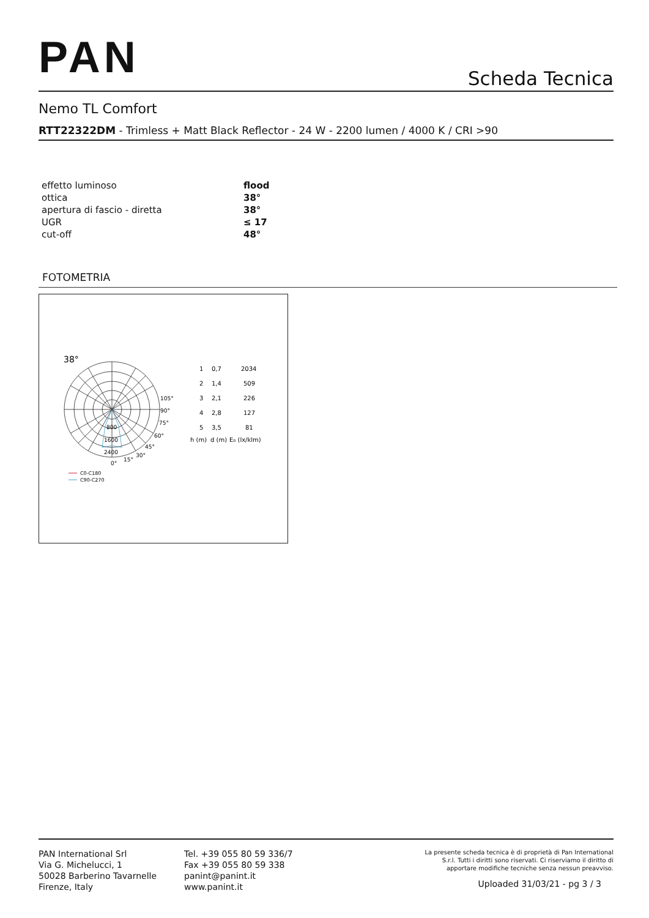PAN Scheda Tecnica
Nemo TL Comfort
RTT22322DM - Trimless + Matt Black Reflector - 24 W - 2200 lumen / 4000 K / CRI >90
| effetto luminoso | flood |
| ottica | 38° |
| apertura di fascio - diretta | 38° |
| UGR | ≤ 17 |
| cut-off | 48° |
FOTOMETRIA
38°
105°
90°
75°
60°
45°
30°
15°
0°
800
1600
2400
C0-C180
C90-C270
1
0,7
2034
2
1,4
509
3
2,1
226
4
2,8
127
5
3,5
81
h (m)
d (m)
E₀ (lx/klm)
PAN International Srl
Via G. Michelucci, 1
50028 Barberino Tavarnelle
Firenze, Italy
Tel. +39 055 80 59 336/7
Fax +39 055 80 59 338
panint@panint.it
www.panint.it
La presente scheda tecnica è di proprietà di Pan International
S.r.l. Tutti i diritti sono riservati. Ci riserviamo il diritto di
apportare modifiche tecniche senza nessun preavviso.
Uploaded 31/03/21 - pg 3 / 3